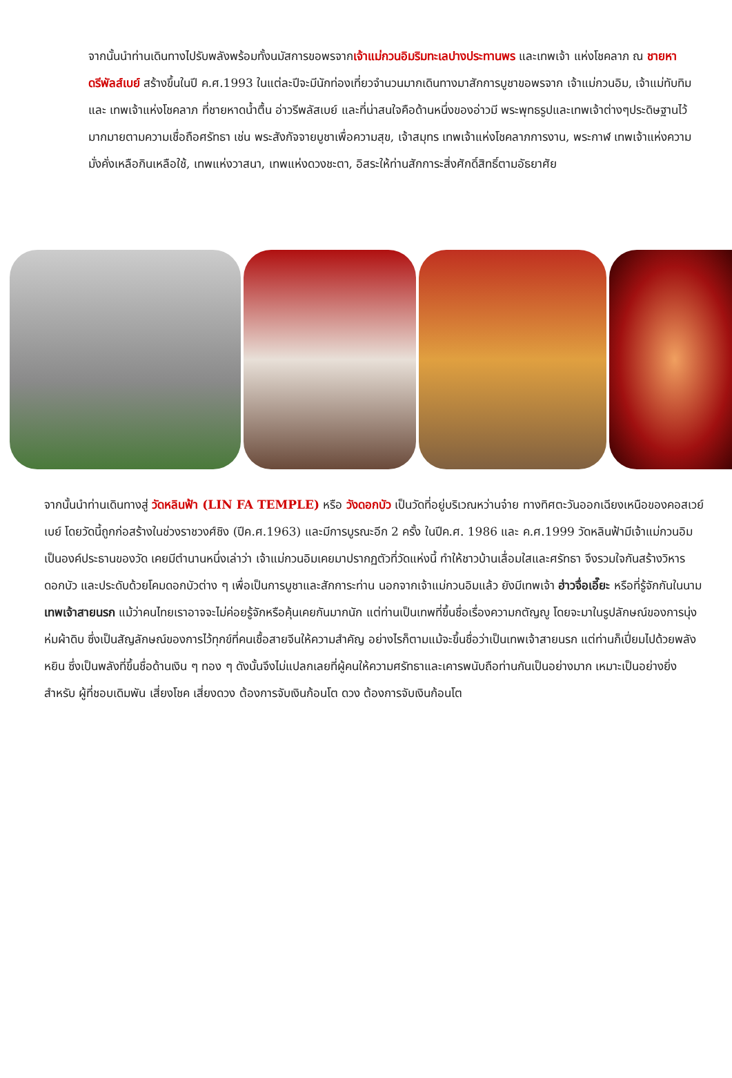จากนั้นนำท่านเดินทางไปรับพลังพร้อมทั้งนมัสการขอพรจากเจ้าแม่กวนอิมริมทะเลปางประทานพร และเทพเจ้า แห่งโชคลาภ ณ ชายหาดรีพัลส์เบย์ สร้างขึ้นในปี ค.ศ.1993 ในแต่ละปีจะมีนักท่องเที่ยวจำนวนมากเดินทางมาสักการบูชาขอพรจาก เจ้าแม่กวนอิม, เจ้าแม่ทับทิม และ เทพเจ้าแห่งโชคลาภ ที่ชายหาดน้ำตื้น อ่าวรีพลัสเบย์ และที่น่าสนใจคือด้านหนึ่งของอ่าวมี พระพุทธรูปและเทพเจ้าต่างๆประดิษฐานไว้มากมายตามความเชื่อถือศรัทธา เช่น พระสังกัจจายบูชาเพื่อความสุข, เจ้าสมุทร เทพเจ้าแห่งโชคลาภการงาน, พระกาฬ เทพเจ้าแห่งความมั่งคั่งเหลือกินเหลือใช้, เทพแห่งวาสนา, เทพแห่งดวงชะตา, อิสระให้ท่านสักการะสิ่งศักดิ์สิทธิ์ตามอัธยาศัย
จากนั้นนำท่านเดินทางสู่ วัดหลินฟ้า (LIN FA TEMPLE) หรือ วังดอกบัว เป็นวัดที่อยู่บริเวณหว่านจ๋าย ทางทิศตะวันออกเฉียงเหนือของคอสเวย์ เบย์ โดยวัดนี้ถูกก่อสร้างในช่วงราชวงศ์ชิง (ปีค.ศ.1963) และมีการบูรณะอีก 2 ครั้ง ในปีค.ศ. 1986 และ ค.ศ.1999 วัดหลินฟ้ามีเจ้าแม่กวนอิมเป็นองค์ประธานของวัด เคยมีตำนานหนึ่งเล่าว่า เจ้าแม่กวนอิมเคยมาปรากฏตัวที่วัดแห่งนี้ ทำให้ชาวบ้านเลื่อมใสและศรัทธา จึงรวมใจกันสร้างวิหารดอกบัว และประดับด้วยโคมดอกบัวต่าง ๆ เพื่อเป็นการบูชาและสักการะท่าน นอกจากเจ้าแม่กวนอิมแล้ว ยังมีเทพเจ้า ฮ่าวจื่อเอี๊ยะ หรือที่รู้จักกันในนาม เทพเจ้าสายนรก แม้ว่าคนไทยเราอาจจะไม่ค่อยรู้จักหรือคุ้นเคยกันมากนัก แต่ท่านเป็นเทพที่ขึ้นชื่อเรื่องความกตัญญู โดยจะมาในรูปลักษณ์ของการนุ่งห่มผ้าดิบ ซึ่งเป็นสัญลักษณ์ของการไว้ทุกข์ที่คนเชื้อสายจีนให้ความสำคัญ อย่างไรก็ตามแม้จะขึ้นชื่อว่าเป็นเทพเจ้าสายนรก แต่ท่านก็เปี่ยมไปด้วยพลังหยิน ซึ่งเป็นพลังที่ขึ้นชื่อด้านเงิน ๆ ทอง ๆ ดังนั้นจึงไม่แปลกเลยที่ผู้คนให้ความศรัทธาและเคารพนับถือท่านกันเป็นอย่างมาก เหมาะเป็นอย่างยิ่งสำหรับ ผู้ที่ชอบเดิมพัน เสี่ยงโชค เสี่ยงดวง ต้องการจับเงินก้อนโต ดวง ต้องการจับเงินก้อนโต